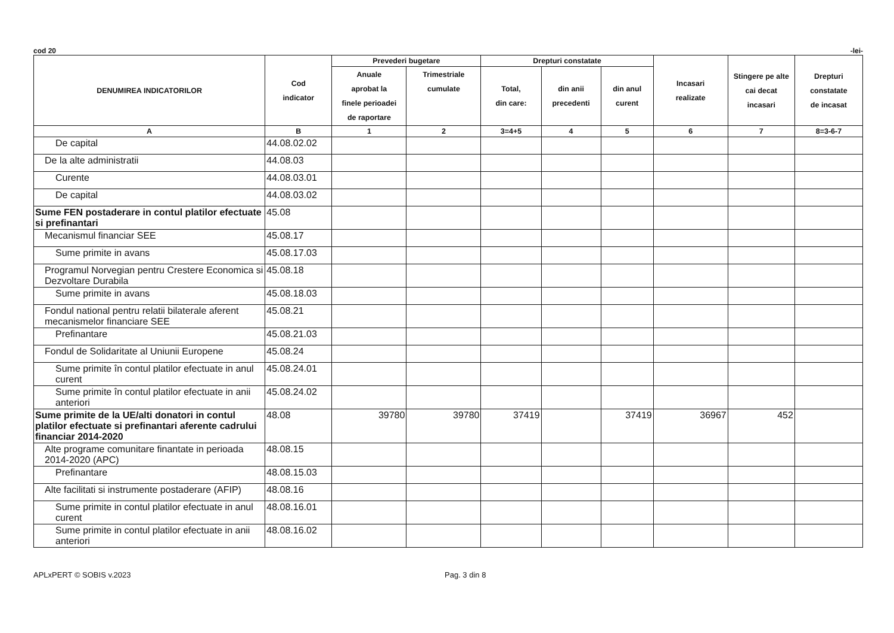cod 20 -lei-
| DENUMIREA INDICATORILOR | Cod indicator | Prevederi bugetare | | Drepturi constatate | | | Incasari realizate | Stingere pe alte cai decat incasari | Drepturi constatate de incasat |
| --- | --- | --- | --- | --- | --- | --- | --- | --- | --- |
| | | Anuale aprobat la finele perioadei de raportare | Trimestriale cumulate | Total, din care: | din anii precedenti | din anul curent | | | |
| A | B | 1 | 2 | 3=4+5 | 4 | 5 | 6 | 7 | 8=3-6-7 |
| De capital | 44.08.02.02 | | | | | | | | |
| De la alte administratii | 44.08.03 | | | | | | | | |
| Curente | 44.08.03.01 | | | | | | | | |
| De capital | 44.08.03.02 | | | | | | | | |
| Sume FEN postaderare in contul platilor efectuate si prefinantari | 45.08 | | | | | | | | |
| Mecanismul financiar SEE | 45.08.17 | | | | | | | | |
| Sume primite in avans | 45.08.17.03 | | | | | | | | |
| Programul Norvegian pentru Crestere Economica si Dezvoltare Durabila | 45.08.18 | | | | | | | | |
| Sume primite in avans | 45.08.18.03 | | | | | | | | |
| Fondul national pentru relatii bilaterale aferent mecanismelor financiare SEE | 45.08.21 | | | | | | | | |
| Prefinantare | 45.08.21.03 | | | | | | | | |
| Fondul de Solidaritate al Uniunii Europene | 45.08.24 | | | | | | | | |
| Sume primite în contul platilor efectuate in anul curent | 45.08.24.01 | | | | | | | | |
| Sume primite în contul platilor efectuate in anii anteriori | 45.08.24.02 | | | | | | | | |
| Sume primite de la UE/alti donatori in contul platilor efectuate si prefinantari aferente cadrului financiar 2014-2020 | 48.08 | 39780 | 39780 | 37419 | | 37419 | 36967 | 452 | |
| Alte programe comunitare finantate in perioada 2014-2020 (APC) | 48.08.15 | | | | | | | | |
| Prefinantare | 48.08.15.03 | | | | | | | | |
| Alte facilitati si instrumente postaderare (AFIP) | 48.08.16 | | | | | | | | |
| Sume primite in contul platilor efectuate in anul curent | 48.08.16.01 | | | | | | | | |
| Sume primite in contul platilor efectuate in anii anteriori | 48.08.16.02 | | | | | | | | |
APLxPERT © SOBIS v.2023 Pag. 3 din 8